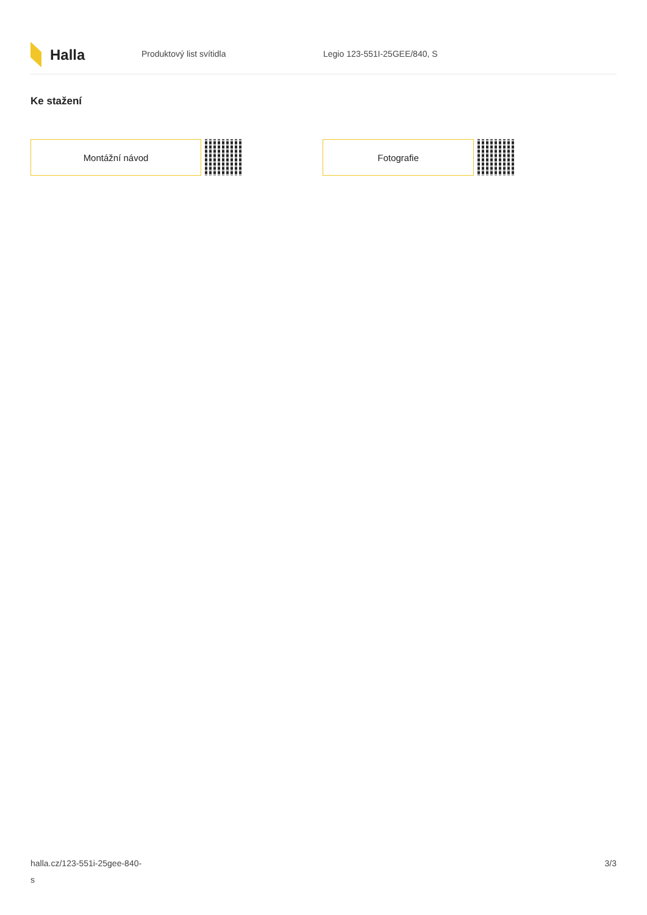Halla
Produktový list svítidla Legio 123-551I-25GEE/840, S
Ke stažení
Montážní návod Fotografie
halla.cz/123-551i-25gee-840-
s
3/3